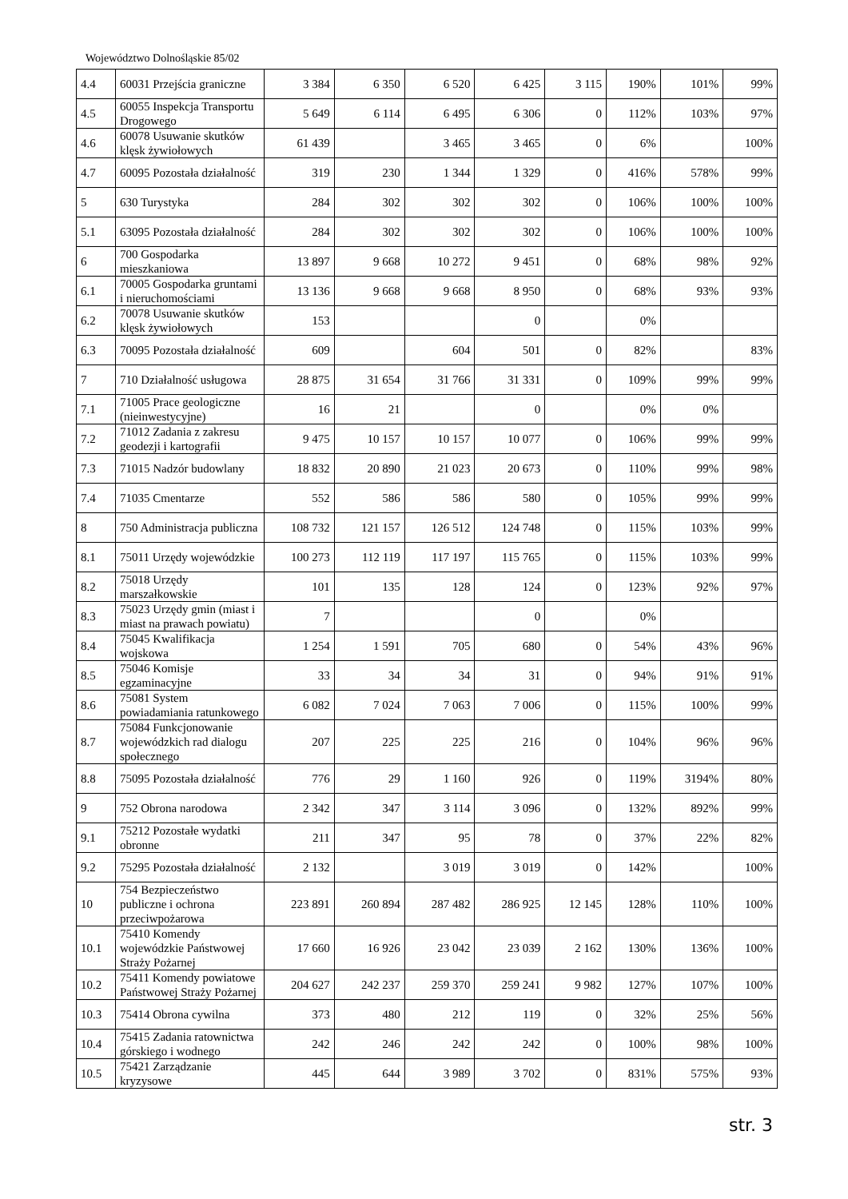Województwo Dolnośląskie 85/02
| 4.4 | 60031 Przejścia graniczne | 3 384 | 6 350 | 6 520 | 6 425 | 3 115 | 190% | 101% | 99% |
| 4.5 | 60055 Inspekcja Transportu Drogowego | 5 649 | 6 114 | 6 495 | 6 306 | 0 | 112% | 103% | 97% |
| 4.6 | 60078 Usuwanie skutków klęsk żywiołowych | 61 439 | | 3 465 | 3 465 | 0 | 6% | | 100% |
| 4.7 | 60095 Pozostała działalność | 319 | 230 | 1 344 | 1 329 | 0 | 416% | 578% | 99% |
| 5 | 630 Turystyka | 284 | 302 | 302 | 302 | 0 | 106% | 100% | 100% |
| 5.1 | 63095 Pozostała działalność | 284 | 302 | 302 | 302 | 0 | 106% | 100% | 100% |
| 6 | 700 Gospodarka mieszkaniowa | 13 897 | 9 668 | 10 272 | 9 451 | 0 | 68% | 98% | 92% |
| 6.1 | 70005 Gospodarka gruntami i nieruchomościami | 13 136 | 9 668 | 9 668 | 8 950 | 0 | 68% | 93% | 93% |
| 6.2 | 70078 Usuwanie skutków klęsk żywiołowych | 153 | | | 0 | | 0% | | |
| 6.3 | 70095 Pozostała działalność | 609 | | 604 | 501 | 0 | 82% | | 83% |
| 7 | 710 Działalność usługowa | 28 875 | 31 654 | 31 766 | 31 331 | 0 | 109% | 99% | 99% |
| 7.1 | 71005 Prace geologiczne (nieinwestycyjne) | 16 | 21 | | 0 | | 0% | 0% | |
| 7.2 | 71012 Zadania z zakresu geodezji i kartografii | 9 475 | 10 157 | 10 157 | 10 077 | 0 | 106% | 99% | 99% |
| 7.3 | 71015 Nadzór budowlany | 18 832 | 20 890 | 21 023 | 20 673 | 0 | 110% | 99% | 98% |
| 7.4 | 71035 Cmentarze | 552 | 586 | 586 | 580 | 0 | 105% | 99% | 99% |
| 8 | 750 Administracja publiczna | 108 732 | 121 157 | 126 512 | 124 748 | 0 | 115% | 103% | 99% |
| 8.1 | 75011 Urzędy wojewódzkie | 100 273 | 112 119 | 117 197 | 115 765 | 0 | 115% | 103% | 99% |
| 8.2 | 75018 Urzędy marszałkowskie | 101 | 135 | 128 | 124 | 0 | 123% | 92% | 97% |
| 8.3 | 75023 Urzędy gmin (miast i miast na prawach powiatu) | 7 | | | 0 | | 0% | | |
| 8.4 | 75045 Kwalifikacja wojskowa | 1 254 | 1 591 | 705 | 680 | 0 | 54% | 43% | 96% |
| 8.5 | 75046 Komisje egzaminacyjne | 33 | 34 | 34 | 31 | 0 | 94% | 91% | 91% |
| 8.6 | 75081 System powiadamiania ratunkowego | 6 082 | 7 024 | 7 063 | 7 006 | 0 | 115% | 100% | 99% |
| 8.7 | 75084 Funkcjonowanie wojewódzkich rad dialogu społecznego | 207 | 225 | 225 | 216 | 0 | 104% | 96% | 96% |
| 8.8 | 75095 Pozostała działalność | 776 | 29 | 1 160 | 926 | 0 | 119% | 3194% | 80% |
| 9 | 752 Obrona narodowa | 2 342 | 347 | 3 114 | 3 096 | 0 | 132% | 892% | 99% |
| 9.1 | 75212 Pozostałe wydatki obronne | 211 | 347 | 95 | 78 | 0 | 37% | 22% | 82% |
| 9.2 | 75295 Pozostała działalność | 2 132 | | 3 019 | 3 019 | 0 | 142% | | 100% |
| 10 | 754 Bezpieczeństwo publiczne i ochrona przeciwpożarowa | 223 891 | 260 894 | 287 482 | 286 925 | 12 145 | 128% | 110% | 100% |
| 10.1 | 75410 Komendy wojewódzkie Państwowej Straży Pożarnej | 17 660 | 16 926 | 23 042 | 23 039 | 2 162 | 130% | 136% | 100% |
| 10.2 | 75411 Komendy powiatowe Państwowej Straży Pożarnej | 204 627 | 242 237 | 259 370 | 259 241 | 9 982 | 127% | 107% | 100% |
| 10.3 | 75414 Obrona cywilna | 373 | 480 | 212 | 119 | 0 | 32% | 25% | 56% |
| 10.4 | 75415 Zadania ratownictwa górskiego i wodnego | 242 | 246 | 242 | 242 | 0 | 100% | 98% | 100% |
| 10.5 | 75421 Zarządzanie kryzysowe | 445 | 644 | 3 989 | 3 702 | 0 | 831% | 575% | 93% |
str. 3